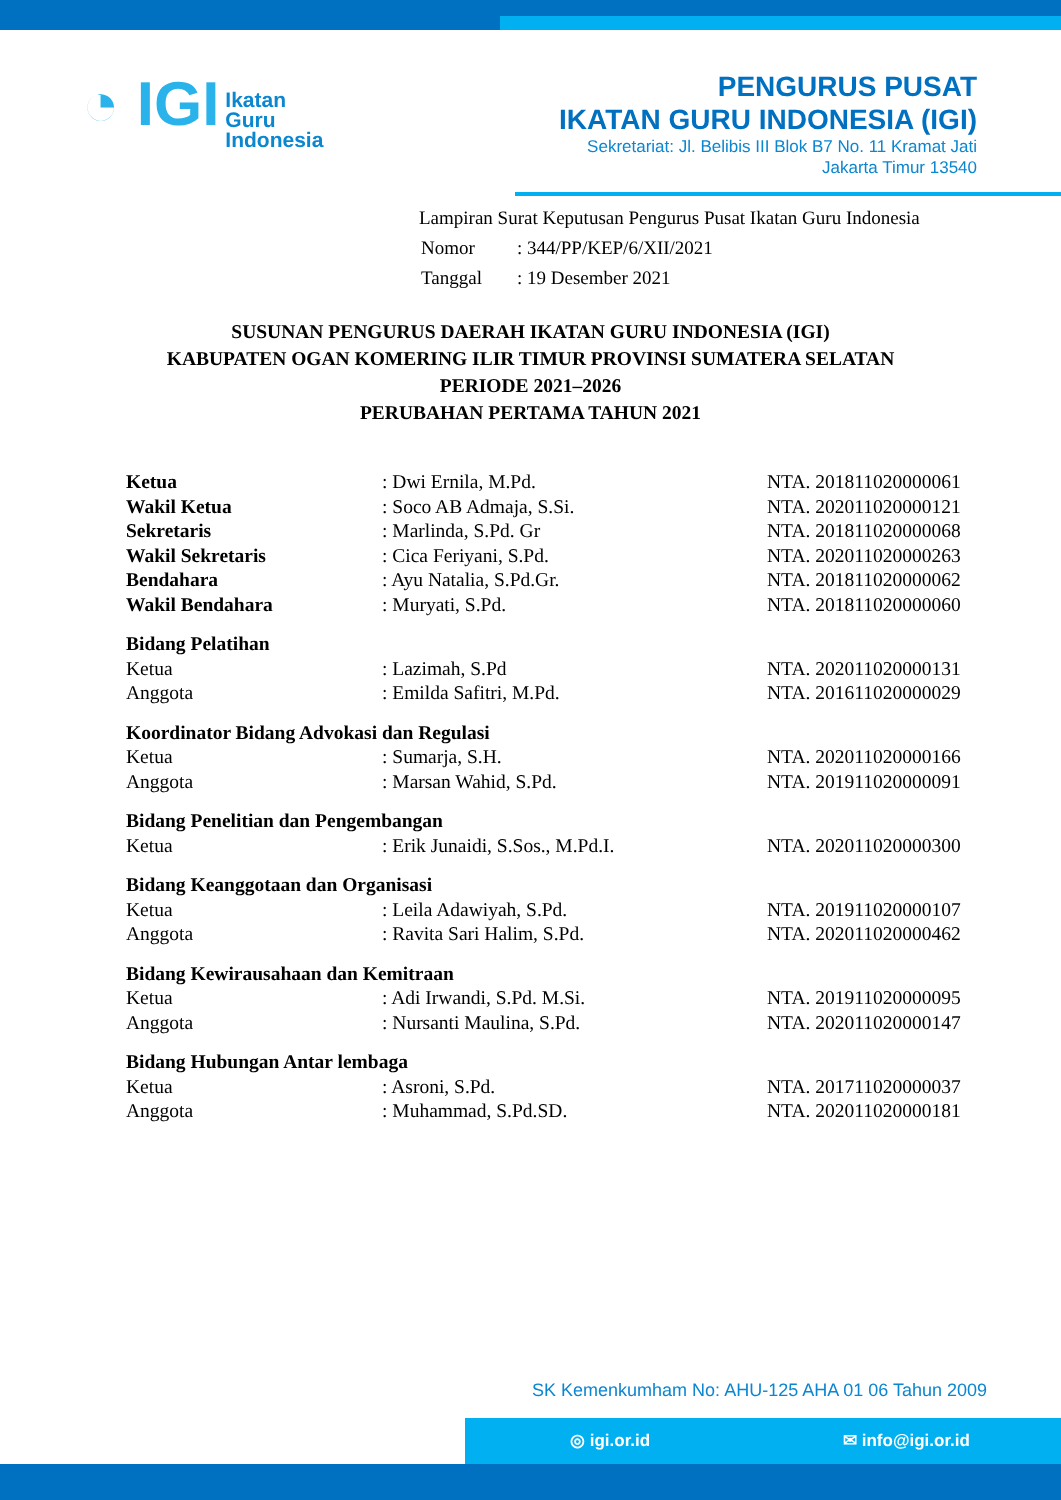◔ IGI Ikatan
Guru
Indonesia
PENGURUS PUSAT
IKATAN GURU INDONESIA (IGI)
Sekretariat: Jl. Belibis III Blok B7 No. 11 Kramat Jati
Jakarta Timur 13540
Lampiran Surat Keputusan Pengurus Pusat Ikatan Guru Indonesia
| Nomor | : 344/PP/KEP/6/XII/2021 |
| Tanggal | : 19 Desember 2021 |
SUSUNAN PENGURUS DAERAH IKATAN GURU INDONESIA (IGI)
KABUPATEN OGAN KOMERING ILIR TIMUR PROVINSI SUMATERA SELATAN
PERIODE 2021–2026
PERUBAHAN PERTAMA TAHUN 2021
| Ketua | : Dwi Ernila, M.Pd. | NTA. 201811020000061 |
| Wakil Ketua | : Soco AB Admaja, S.Si. | NTA. 202011020000121 |
| Sekretaris | : Marlinda, S.Pd. Gr | NTA. 201811020000068 |
| Wakil Sekretaris | : Cica Feriyani, S.Pd. | NTA. 202011020000263 |
| Bendahara | : Ayu Natalia, S.Pd.Gr. | NTA. 201811020000062 |
| Wakil Bendahara | : Muryati, S.Pd. | NTA. 201811020000060 |
| Bidang Pelatihan | | |
| Ketua | : Lazimah, S.Pd | NTA. 202011020000131 |
| Anggota | : Emilda Safitri, M.Pd. | NTA. 201611020000029 |
| Koordinator Bidang Advokasi dan Regulasi | | |
| Ketua | : Sumarja, S.H. | NTA. 202011020000166 |
| Anggota | : Marsan Wahid, S.Pd. | NTA. 201911020000091 |
| Bidang Penelitian dan Pengembangan | | |
| Ketua | : Erik Junaidi, S.Sos., M.Pd.I. | NTA. 202011020000300 |
| Bidang Keanggotaan dan Organisasi | | |
| Ketua | : Leila Adawiyah, S.Pd. | NTA. 201911020000107 |
| Anggota | : Ravita Sari Halim, S.Pd. | NTA. 202011020000462 |
| Bidang Kewirausahaan dan Kemitraan | | |
| Ketua | : Adi Irwandi, S.Pd. M.Si. | NTA. 201911020000095 |
| Anggota | : Nursanti Maulina, S.Pd. | NTA. 202011020000147 |
| Bidang Hubungan Antar lembaga | | |
| Ketua | : Asroni, S.Pd. | NTA. 201711020000037 |
| Anggota | : Muhammad, S.Pd.SD. | NTA. 202011020000181 |
SK Kemenkumham No: AHU-125 AHA 01 06 Tahun 2009
◎ igi.or.id ✉ info@igi.or.id